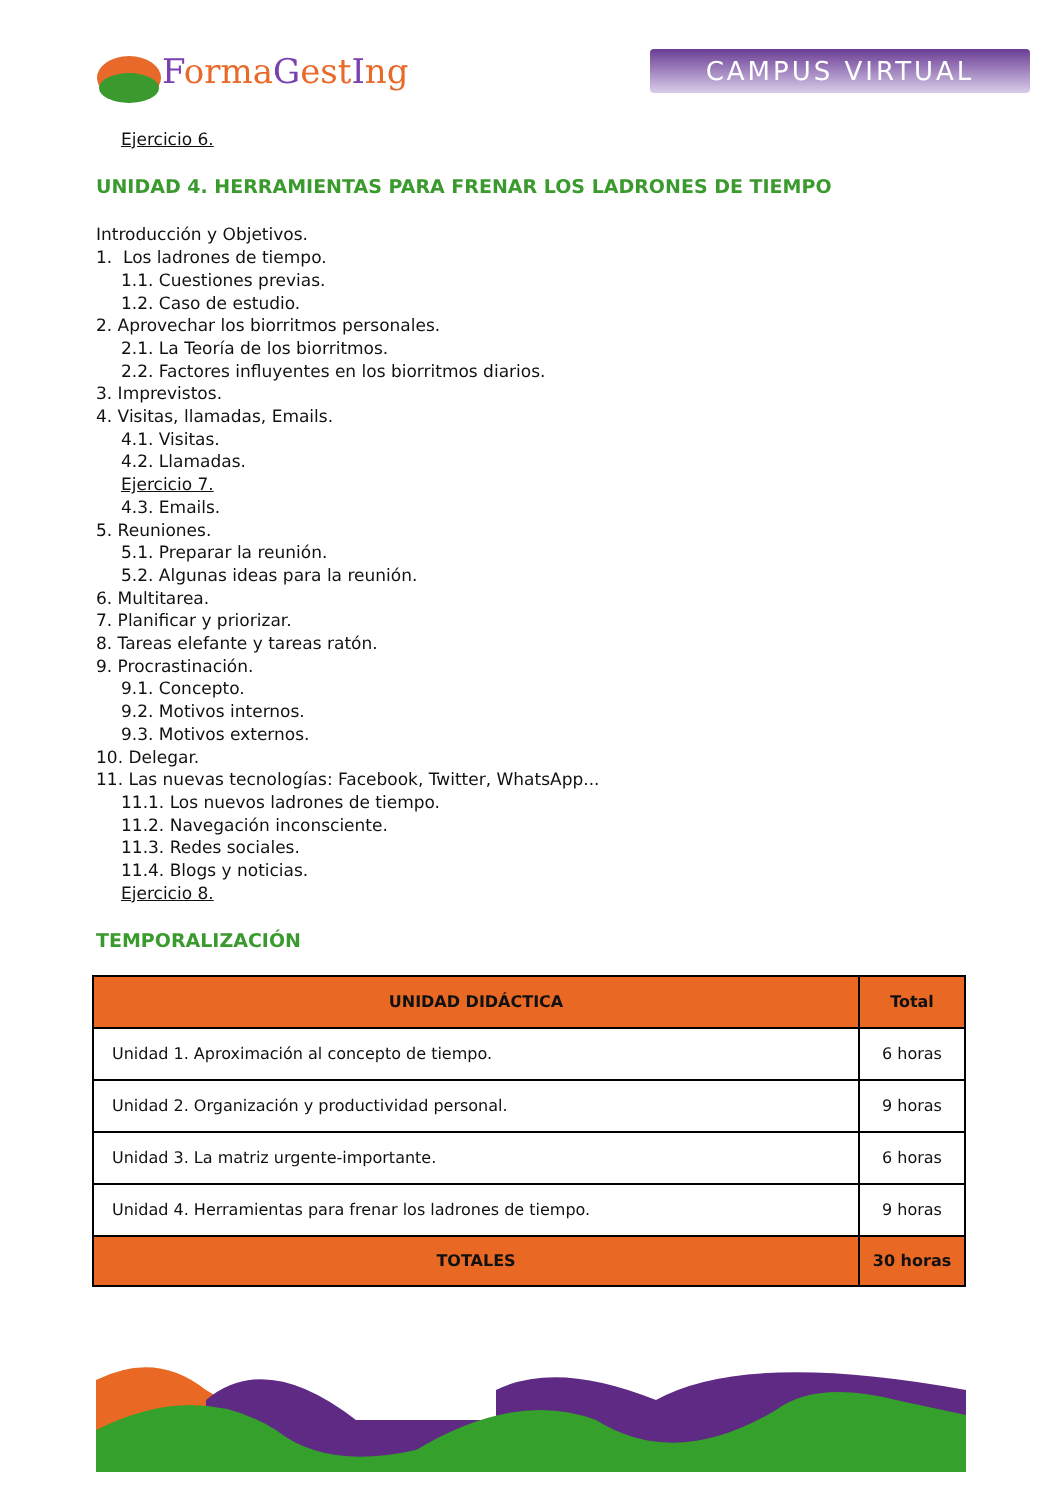Forma Gest Ing
CAMPUS VIRTUAL
Ejercicio 6.
UNIDAD 4. HERRAMIENTAS PARA FRENAR LOS LADRONES DE TIEMPO
Introducción y Objetivos.
1. Los ladrones de tiempo.
1.1. Cuestiones previas.
1.2. Caso de estudio.
2. Aprovechar los biorritmos personales.
2.1. La Teoría de los biorritmos.
2.2. Factores influyentes en los biorritmos diarios.
3. Imprevistos.
4. Visitas, llamadas, Emails.
4.1. Visitas.
4.2. Llamadas.
Ejercicio 7.
4.3. Emails.
5. Reuniones.
5.1. Preparar la reunión.
5.2. Algunas ideas para la reunión.
6. Multitarea.
7. Planificar y priorizar.
8. Tareas elefante y tareas ratón.
9. Procrastinación.
9.1. Concepto.
9.2. Motivos internos.
9.3. Motivos externos.
10. Delegar.
11. Las nuevas tecnologías: Facebook, Twitter, WhatsApp...
11.1. Los nuevos ladrones de tiempo.
11.2. Navegación inconsciente.
11.3. Redes sociales.
11.4. Blogs y noticias.
Ejercicio 8.
TEMPORALIZACIÓN
| UNIDAD DIDÁCTICA | Total |
| --- | --- |
| Unidad 1. Aproximación al concepto de tiempo. | 6 horas |
| Unidad 2. Organización y productividad personal. | 9 horas |
| Unidad 3. La matriz urgente-importante. | 6 horas |
| Unidad 4. Herramientas para frenar los ladrones de tiempo. | 9 horas |
| TOTALES | 30 horas |